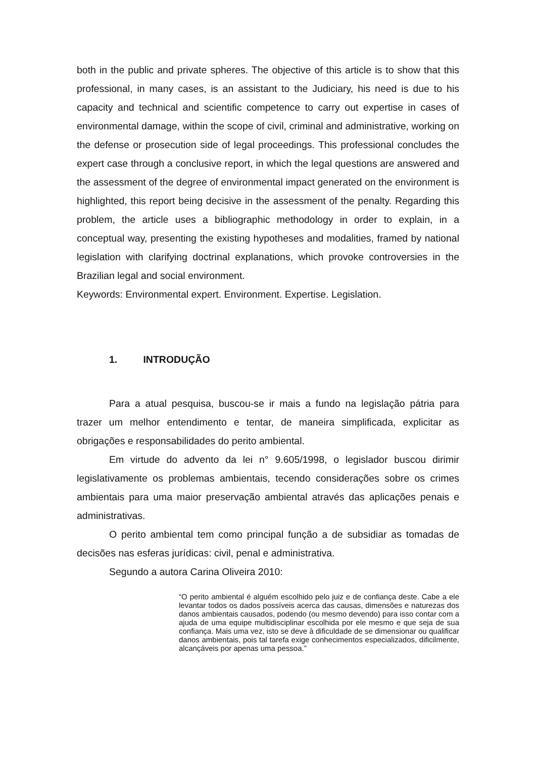both in the public and private spheres. The objective of this article is to show that this professional, in many cases, is an assistant to the Judiciary, his need is due to his capacity and technical and scientific competence to carry out expertise in cases of environmental damage, within the scope of civil, criminal and administrative, working on the defense or prosecution side of legal proceedings. This professional concludes the expert case through a conclusive report, in which the legal questions are answered and the assessment of the degree of environmental impact generated on the environment is highlighted, this report being decisive in the assessment of the penalty. Regarding this problem, the article uses a bibliographic methodology in order to explain, in a conceptual way, presenting the existing hypotheses and modalities, framed by national legislation with clarifying doctrinal explanations, which provoke controversies in the Brazilian legal and social environment.
Keywords: Environmental expert. Environment. Expertise. Legislation.
1. INTRODUÇÃO
Para a atual pesquisa, buscou-se ir mais a fundo na legislação pátria para trazer um melhor entendimento e tentar, de maneira simplificada, explicitar as obrigações e responsabilidades do perito ambiental.
Em virtude do advento da lei n° 9.605/1998, o legislador buscou dirimir legislativamente os problemas ambientais, tecendo considerações sobre os crimes ambientais para uma maior preservação ambiental através das aplicações penais e administrativas.
O perito ambiental tem como principal função a de subsidiar as tomadas de decisões nas esferas jurídicas: civil, penal e administrativa.
Segundo a autora Carina Oliveira 2010:
“O perito ambiental é alguém escolhido pelo juiz e de confiança deste. Cabe a ele levantar todos os dados possíveis acerca das causas, dimensões e naturezas dos danos ambientais causados, podendo (ou mesmo devendo) para isso contar com a ajuda de uma equipe multidisciplinar escolhida por ele mesmo e que seja de sua confiança. Mais uma vez, isto se deve à dificuldade de se dimensionar ou qualificar danos ambientais, pois tal tarefa exige conhecimentos especializados, dificilmente, alcançáveis por apenas uma pessoa.”